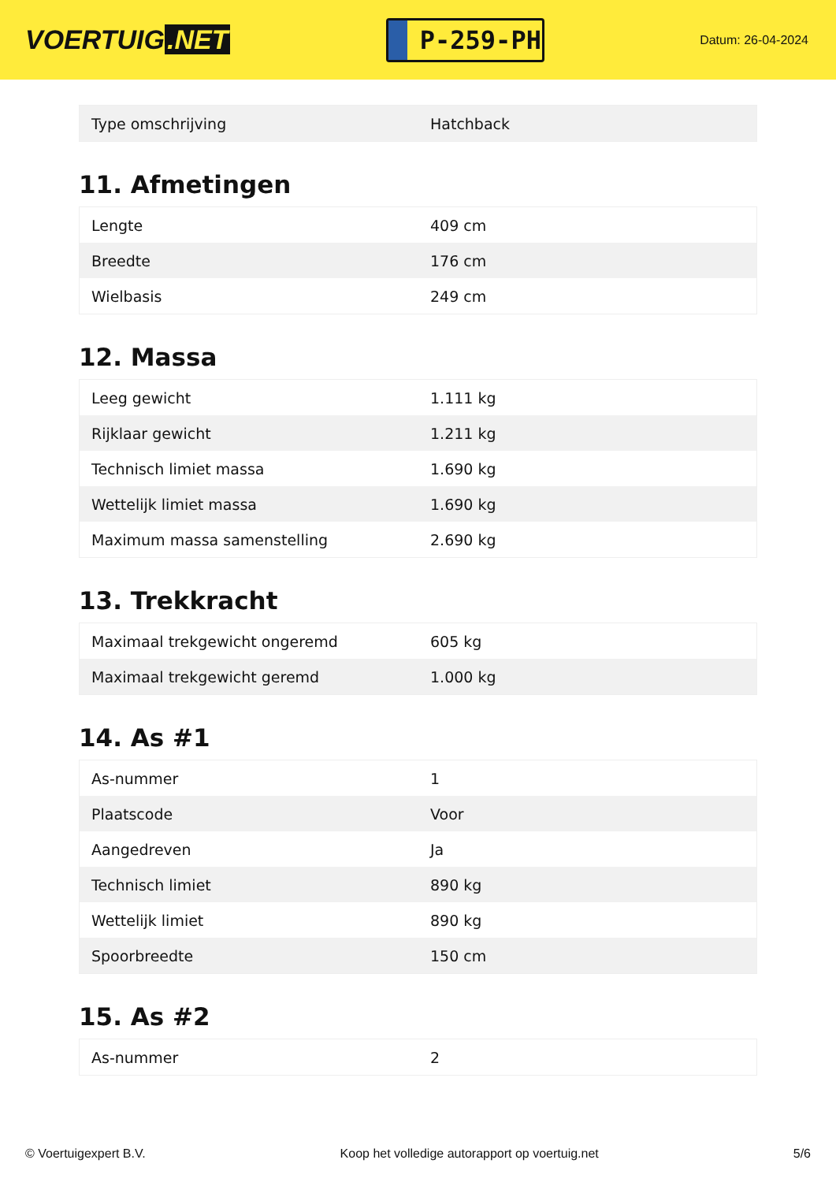VOERTUIG.NET
P-259-PH
Datum: 26-04-2024
| Type omschrijving | Hatchback |
11. Afmetingen
| Lengte | 409 cm |
| Breedte | 176 cm |
| Wielbasis | 249 cm |
12. Massa
| Leeg gewicht | 1.111 kg |
| Rijklaar gewicht | 1.211 kg |
| Technisch limiet massa | 1.690 kg |
| Wettelijk limiet massa | 1.690 kg |
| Maximum massa samenstelling | 2.690 kg |
13. Trekkracht
| Maximaal trekgewicht ongeremd | 605 kg |
| Maximaal trekgewicht geremd | 1.000 kg |
14. As #1
| As-nummer | 1 |
| Plaatscode | Voor |
| Aangedreven | Ja |
| Technisch limiet | 890 kg |
| Wettelijk limiet | 890 kg |
| Spoorbreedte | 150 cm |
15. As #2
| As-nummer | 2 |
© Voertuigexpert B.V. Koop het volledige autorapport op voertuig.net 5/6